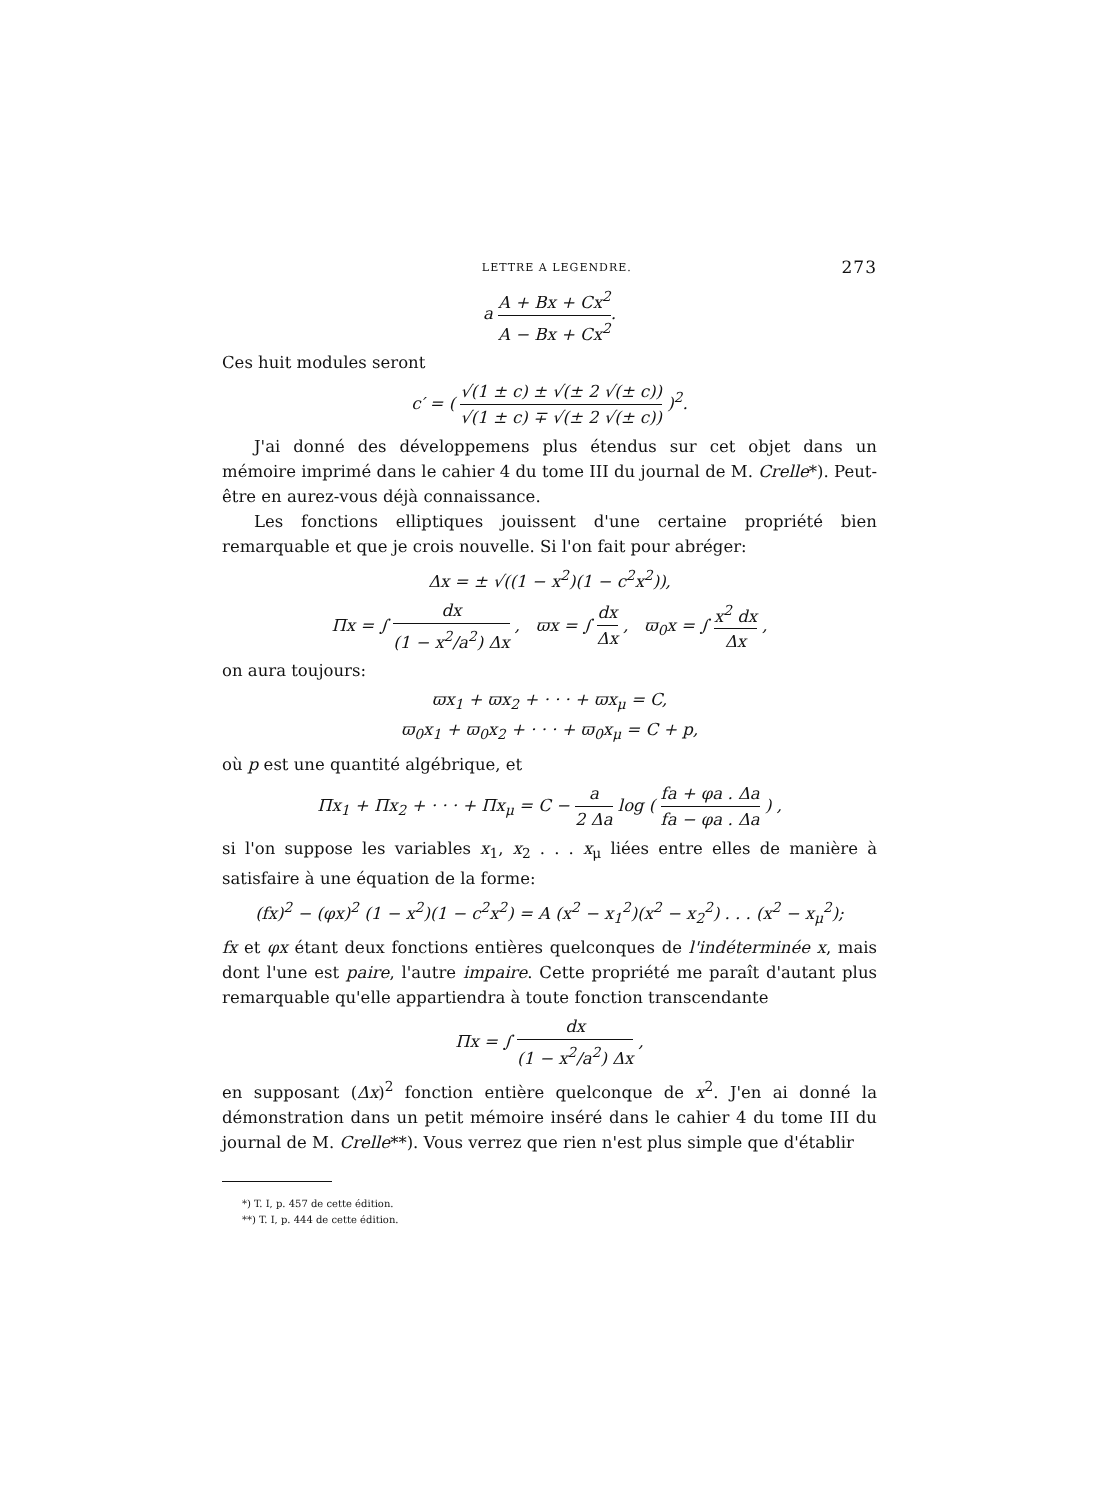LETTRE A LEGENDRE. 273
a A + Bx + Cx<sup>2</sup> A − Bx + Cx<sup>2</sup>.
Ces huit modules seront
c′ = ( √(1 ± c) ± √(± 2 √(± c)) √(1 ± c) ∓ √(± 2 √(± c)) )<sup>2</sup>.
J'ai donné des développemens plus étendus sur cet objet dans un mémoire imprimé dans le cahier 4 du tome III du journal de M. Crelle*). Peut-être en aurez-vous déjà connaissance.
Les fonctions elliptiques jouissent d'une certaine propriété bien remarquable et que je crois nouvelle. Si l'on fait pour abréger:
Δx = ± √((1 − x<sup>2</sup>)(1 − c<sup>2</sup>x<sup>2</sup>)),
Πx = ∫ dx (1 − x<sup>2</sup>/a<sup>2</sup>) Δx , ϖx = ∫ dx Δx , ϖ<sub>0</sub>x = ∫ x<sup>2</sup> dx Δx ,
on aura toujours:
ϖx<sub>1</sub> + ϖx<sub>2</sub> + · · · + ϖx<sub>μ</sub> = C,
ϖ<sub>0</sub>x<sub>1</sub> + ϖ<sub>0</sub>x<sub>2</sub> + · · · + ϖ<sub>0</sub>x<sub>μ</sub> = C + p,
où p est une quantité algébrique, et
Πx<sub>1</sub> + Πx<sub>2</sub> + · · · + Πx<sub>μ</sub> = C − a 2 Δa log ( fa + φa . Δa fa − φa . Δa ) ,
si l'on suppose les variables x<sub>1</sub>, x<sub>2</sub> . . . x<sub>μ</sub> liées entre elles de manière à satisfaire à une équation de la forme:
(fx)<sup>2</sup> − (φx)<sup>2</sup> (1 − x<sup>2</sup>)(1 − c<sup>2</sup>x<sup>2</sup>) = A (x<sup>2</sup> − x<sub>1</sub><sup>2</sup>)(x<sup>2</sup> − x<sub>2</sub><sup>2</sup>) . . . (x<sup>2</sup> − x<sub>μ</sub><sup>2</sup>);
fx et φx étant deux fonctions entières quelconques de l'indéterminée x, mais dont l'une est paire, l'autre impaire. Cette propriété me paraît d'autant plus remarquable qu'elle appartiendra à toute fonction transcendante
Πx = ∫ dx (1 − x<sup>2</sup>/a<sup>2</sup>) Δx ,
en supposant (Δx)<sup>2</sup> fonction entière quelconque de x<sup>2</sup>. J'en ai donné la démonstration dans un petit mémoire inséré dans le cahier 4 du tome III du journal de M. Crelle**). Vous verrez que rien n'est plus simple que d'établir
*) T. I, p. 457 de cette édition.
**) T. I, p. 444 de cette édition.